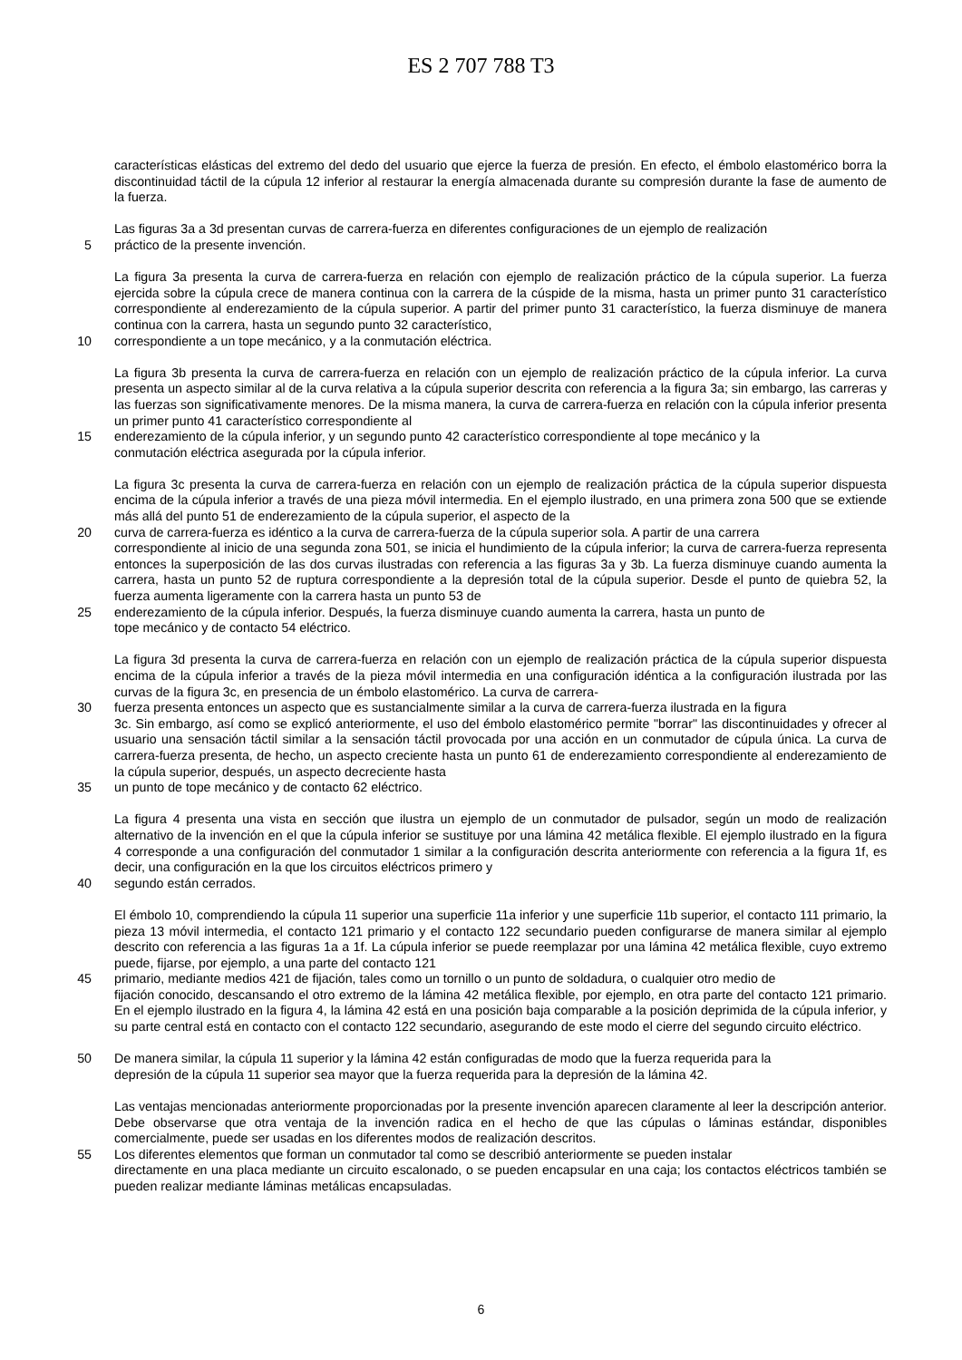ES 2 707 788 T3
características elásticas del extremo del dedo del usuario que ejerce la fuerza de presión. En efecto, el émbolo elastomérico borra la discontinuidad táctil de la cúpula 12 inferior al restaurar la energía almacenada durante su compresión durante la fase de aumento de la fuerza.
Las figuras 3a a 3d presentan curvas de carrera-fuerza en diferentes configuraciones de un ejemplo de realización
5 práctico de la presente invención.
La figura 3a presenta la curva de carrera-fuerza en relación con ejemplo de realización práctico de la cúpula superior. La fuerza ejercida sobre la cúpula crece de manera continua con la carrera de la cúspide de la misma, hasta un primer punto 31 característico correspondiente al enderezamiento de la cúpula superior. A partir del primer punto 31 característico, la fuerza disminuye de manera continua con la carrera, hasta un segundo punto 32 característico,
10 correspondiente a un tope mecánico, y a la conmutación eléctrica.
La figura 3b presenta la curva de carrera-fuerza en relación con un ejemplo de realización práctico de la cúpula inferior. La curva presenta un aspecto similar al de la curva relativa a la cúpula superior descrita con referencia a la figura 3a; sin embargo, las carreras y las fuerzas son significativamente menores. De la misma manera, la curva de carrera-fuerza en relación con la cúpula inferior presenta un primer punto 41 característico correspondiente al
15 enderezamiento de la cúpula inferior, y un segundo punto 42 característico correspondiente al tope mecánico y la
conmutación eléctrica asegurada por la cúpula inferior.
La figura 3c presenta la curva de carrera-fuerza en relación con un ejemplo de realización práctica de la cúpula superior dispuesta encima de la cúpula inferior a través de una pieza móvil intermedia. En el ejemplo ilustrado, en una primera zona 500 que se extiende más allá del punto 51 de enderezamiento de la cúpula superior, el aspecto de la
20 curva de carrera-fuerza es idéntico a la curva de carrera-fuerza de la cúpula superior sola. A partir de una carrera
correspondiente al inicio de una segunda zona 501, se inicia el hundimiento de la cúpula inferior; la curva de carrera-fuerza representa entonces la superposición de las dos curvas ilustradas con referencia a las figuras 3a y 3b. La fuerza disminuye cuando aumenta la carrera, hasta un punto 52 de ruptura correspondiente a la depresión total de la cúpula superior. Desde el punto de quiebra 52, la fuerza aumenta ligeramente con la carrera hasta un punto 53 de
25 enderezamiento de la cúpula inferior. Después, la fuerza disminuye cuando aumenta la carrera, hasta un punto de
tope mecánico y de contacto 54 eléctrico.
La figura 3d presenta la curva de carrera-fuerza en relación con un ejemplo de realización práctica de la cúpula superior dispuesta encima de la cúpula inferior a través de la pieza móvil intermedia en una configuración idéntica a la configuración ilustrada por las curvas de la figura 3c, en presencia de un émbolo elastomérico. La curva de carrera-
30 fuerza presenta entonces un aspecto que es sustancialmente similar a la curva de carrera-fuerza ilustrada en la figura
3c. Sin embargo, así como se explicó anteriormente, el uso del émbolo elastomérico permite "borrar" las discontinuidades y ofrecer al usuario una sensación táctil similar a la sensación táctil provocada por una acción en un conmutador de cúpula única. La curva de carrera-fuerza presenta, de hecho, un aspecto creciente hasta un punto 61 de enderezamiento correspondiente al enderezamiento de la cúpula superior, después, un aspecto decreciente hasta
35 un punto de tope mecánico y de contacto 62 eléctrico.
La figura 4 presenta una vista en sección que ilustra un ejemplo de un conmutador de pulsador, según un modo de realización alternativo de la invención en el que la cúpula inferior se sustituye por una lámina 42 metálica flexible. El ejemplo ilustrado en la figura 4 corresponde a una configuración del conmutador 1 similar a la configuración descrita anteriormente con referencia a la figura 1f, es decir, una configuración en la que los circuitos eléctricos primero y
40 segundo están cerrados.
El émbolo 10, comprendiendo la cúpula 11 superior una superficie 11a inferior y une superficie 11b superior, el contacto 111 primario, la pieza 13 móvil intermedia, el contacto 121 primario y el contacto 122 secundario pueden configurarse de manera similar al ejemplo descrito con referencia a las figuras 1a a 1f. La cúpula inferior se puede reemplazar por una lámina 42 metálica flexible, cuyo extremo puede, fijarse, por ejemplo, a una parte del contacto 121
45 primario, mediante medios 421 de fijación, tales como un tornillo o un punto de soldadura, o cualquier otro medio de
fijación conocido, descansando el otro extremo de la lámina 42 metálica flexible, por ejemplo, en otra parte del contacto 121 primario. En el ejemplo ilustrado en la figura 4, la lámina 42 está en una posición baja comparable a la posición deprimida de la cúpula inferior, y su parte central está en contacto con el contacto 122 secundario, asegurando de este modo el cierre del segundo circuito eléctrico.
50 De manera similar, la cúpula 11 superior y la lámina 42 están configuradas de modo que la fuerza requerida para la
depresión de la cúpula 11 superior sea mayor que la fuerza requerida para la depresión de la lámina 42.
Las ventajas mencionadas anteriormente proporcionadas por la presente invención aparecen claramente al leer la descripción anterior. Debe observarse que otra ventaja de la invención radica en el hecho de que las cúpulas o láminas estándar, disponibles comercialmente, puede ser usadas en los diferentes modos de realización descritos.
55 Los diferentes elementos que forman un conmutador tal como se describió anteriormente se pueden instalar
directamente en una placa mediante un circuito escalonado, o se pueden encapsular en una caja; los contactos eléctricos también se pueden realizar mediante láminas metálicas encapsuladas.
6